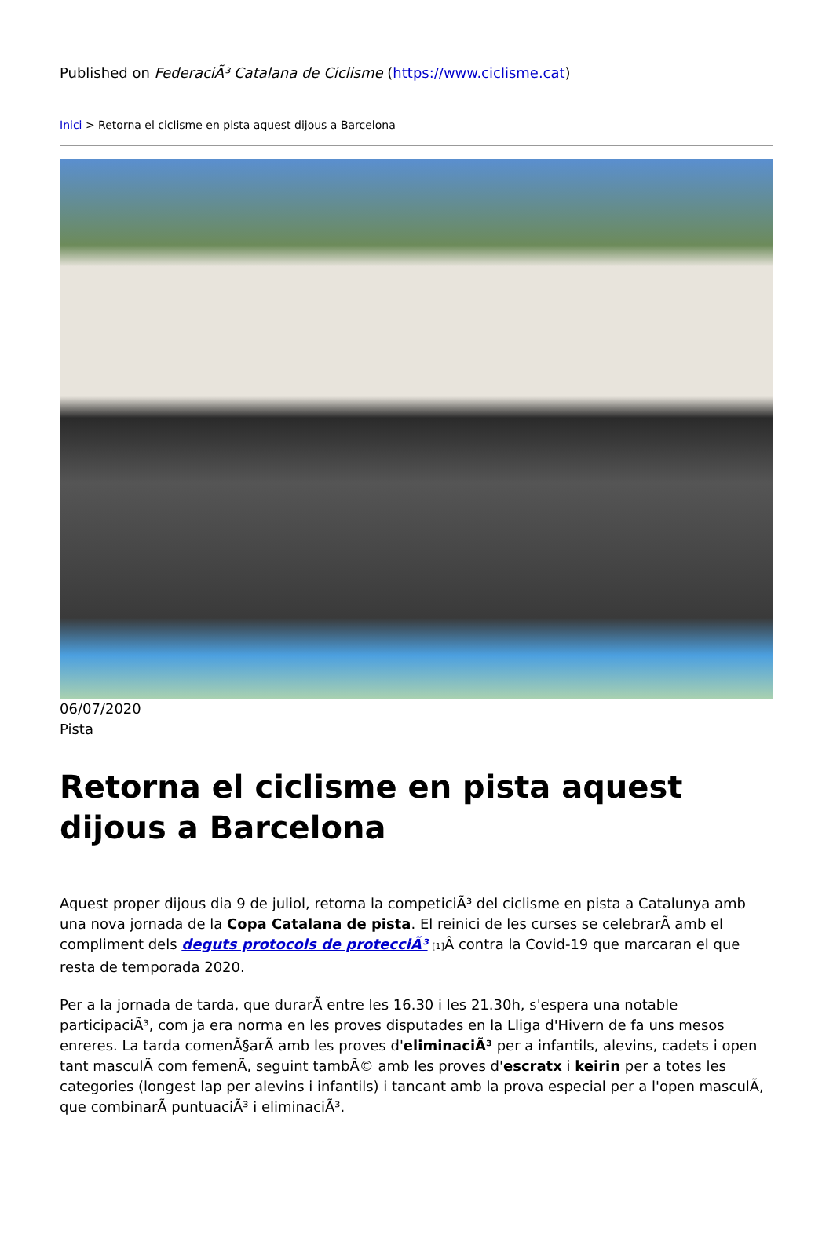Published on FederaciÃ³ Catalana de Ciclisme (https://www.ciclisme.cat)
Inici > Retorna el ciclisme en pista aquest dijous a Barcelona
06/07/2020
Pista
Retorna el ciclisme en pista aquest dijous a Barcelona
Aquest proper dijous dia 9 de juliol, retorna la competiciÃ³ del ciclisme en pista a Catalunya amb una nova jornada de la Copa Catalana de pista. El reinici de les curses se celebrarÃ amb el compliment dels deguts protocols de protecciÃ³ [1] Â contra la Covid-19 que marcaran el que resta de temporada 2020.
Per a la jornada de tarda, que durarÃ entre les 16.30 i les 21.30h, s'espera una notable participaciÃ³, com ja era norma en les proves disputades en la Lliga d'Hivern de fa uns mesos enreres. La tarda comenÃ§arÃ amb les proves d'eliminaciÃ³ per a infantils, alevins, cadets i open tant masculÃ com femenÃ, seguint tambÃ© amb les proves d'escratx i keirin per a totes les categories (longest lap per alevins i infantils) i tancant amb la prova especial per a l'open masculÃ, que combinarÃ puntuaciÃ³ i eliminaciÃ³.